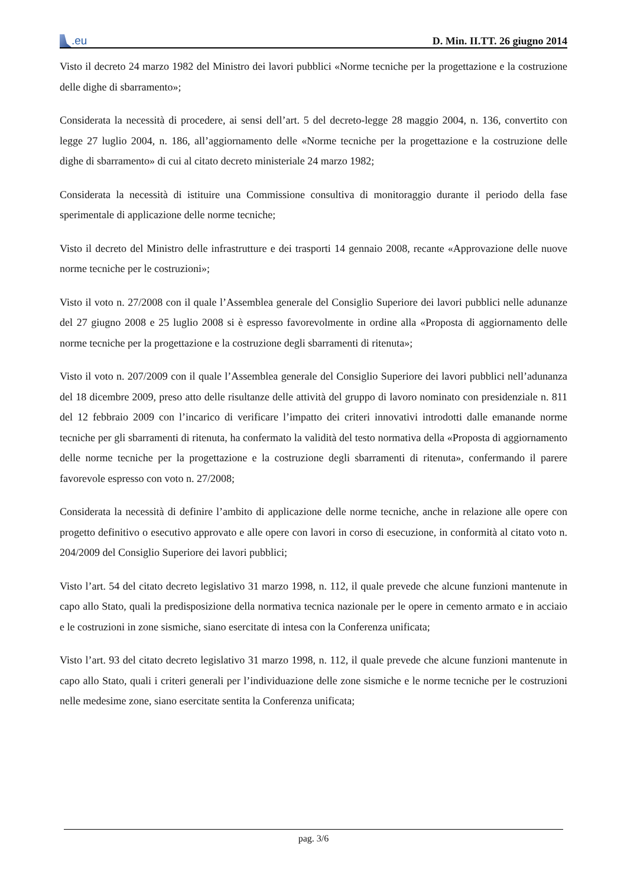.eu
D. Min. II.TT. 26 giugno 2014
Visto il decreto 24 marzo 1982 del Ministro dei lavori pubblici «Norme tecniche per la progettazione e la costruzione delle dighe di sbarramento»;
Considerata la necessità di procedere, ai sensi dell’art. 5 del decreto-legge 28 maggio 2004, n. 136, convertito con legge 27 luglio 2004, n. 186, all’aggiornamento delle «Norme tecniche per la progettazione e la costruzione delle dighe di sbarramento» di cui al citato decreto ministeriale 24 marzo 1982;
Considerata la necessità di istituire una Commissione consultiva di monitoraggio durante il periodo della fase sperimentale di applicazione delle norme tecniche;
Visto il decreto del Ministro delle infrastrutture e dei trasporti 14 gennaio 2008, recante «Approvazione delle nuove norme tecniche per le costruzioni»;
Visto il voto n. 27/2008 con il quale l’Assemblea generale del Consiglio Superiore dei lavori pubblici nelle adunanze del 27 giugno 2008 e 25 luglio 2008 si è espresso favorevolmente in ordine alla «Proposta di aggiornamento delle norme tecniche per la progettazione e la costruzione degli sbarramenti di ritenuta»;
Visto il voto n. 207/2009 con il quale l’Assemblea generale del Consiglio Superiore dei lavori pubblici nell’adunanza del 18 dicembre 2009, preso atto delle risultanze delle attività del gruppo di lavoro nominato con presidenziale n. 811 del 12 febbraio 2009 con l’incarico di verificare l’impatto dei criteri innovativi introdotti dalle emanande norme tecniche per gli sbarramenti di ritenuta, ha confermato la validità del testo normativa della «Proposta di aggiornamento delle norme tecniche per la progettazione e la costruzione degli sbarramenti di ritenuta», confermando il parere favorevole espresso con voto n. 27/2008;
Considerata la necessità di definire l’ambito di applicazione delle norme tecniche, anche in relazione alle opere con progetto definitivo o esecutivo approvato e alle opere con lavori in corso di esecuzione, in conformità al citato voto n. 204/2009 del Consiglio Superiore dei lavori pubblici;
Visto l’art. 54 del citato decreto legislativo 31 marzo 1998, n. 112, il quale prevede che alcune funzioni mantenute in capo allo Stato, quali la predisposizione della normativa tecnica nazionale per le opere in cemento armato e in acciaio e le costruzioni in zone sismiche, siano esercitate di intesa con la Conferenza unificata;
Visto l’art. 93 del citato decreto legislativo 31 marzo 1998, n. 112, il quale prevede che alcune funzioni mantenute in capo allo Stato, quali i criteri generali per l’individuazione delle zone sismiche e le norme tecniche per le costruzioni nelle medesime zone, siano esercitate sentita la Conferenza unificata;
pag. 3/6